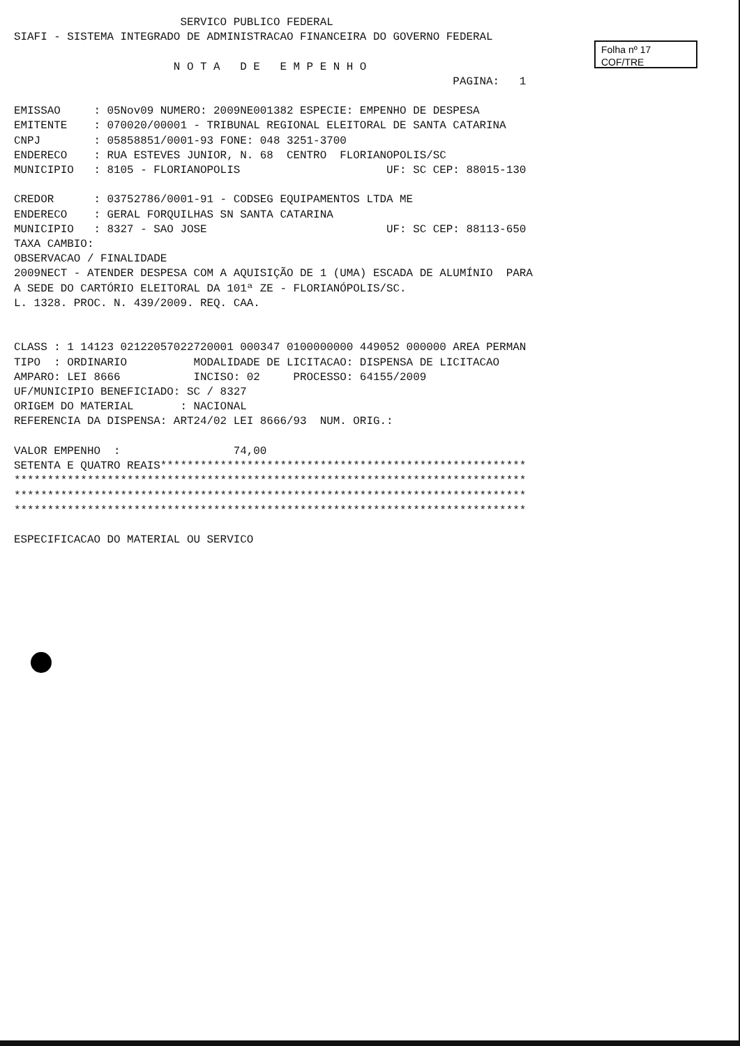Folha nº 17
COF/TRE
                         SERVICO PUBLICO FEDERAL
SIAFI - SISTEMA INTEGRADO DE ADMINISTRACAO FINANCEIRA DO GOVERNO FEDERAL

                        N O T A   D E   E M P E N H O
                                                                  PAGINA:   1

EMISSAO     : 05Nov09 NUMERO: 2009NE001382 ESPECIE: EMPENHO DE DESPESA
EMITENTE    : 070020/00001 - TRIBUNAL REGIONAL ELEITORAL DE SANTA CATARINA
CNPJ        : 05858851/0001-93 FONE: 048 3251-3700
ENDERECO    : RUA ESTEVES JUNIOR, N. 68  CENTRO  FLORIANOPOLIS/SC
MUNICIPIO   : 8105 - FLORIANOPOLIS                      UF: SC CEP: 88015-130

CREDOR      : 03752786/0001-91 - CODSEG EQUIPAMENTOS LTDA ME
ENDERECO    : GERAL FORQUILHAS SN SANTA CATARINA
MUNICIPIO   : 8327 - SAO JOSE                           UF: SC CEP: 88113-650
TAXA CAMBIO:
OBSERVACAO / FINALIDADE
2009NECT - ATENDER DESPESA COM A AQUISIÇÃO DE 1 (UMA) ESCADA DE ALUMÍNIO  PARA
A SEDE DO CARTÓRIO ELEITORAL DA 101ª ZE - FLORIANÓPOLIS/SC.
L. 1328. PROC. N. 439/2009. REQ. CAA.


CLASS : 1 14123 02122057022720001 000347 0100000000 449052 000000 AREA PERMAN
TIPO  : ORDINARIO          MODALIDADE DE LICITACAO: DISPENSA DE LICITACAO
AMPARO: LEI 8666           INCISO: 02     PROCESSO: 64155/2009
UF/MUNICIPIO BENEFICIADO: SC / 8327
ORIGEM DO MATERIAL       : NACIONAL
REFERENCIA DA DISPENSA: ART24/02 LEI 8666/93  NUM. ORIG.:

VALOR EMPENHO  :                 74,00
SETENTA E QUATRO REAIS*******************************************************
*****************************************************************************
*****************************************************************************
*****************************************************************************

ESPECIFICACAO DO MATERIAL OU SERVICO